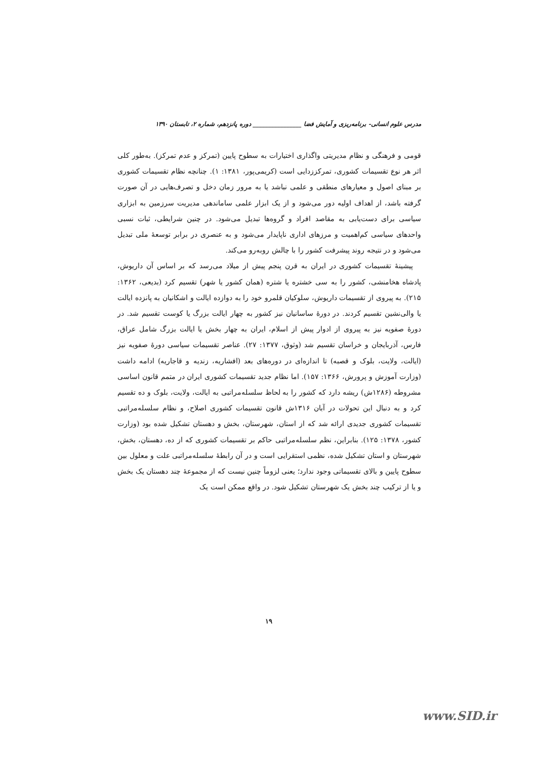مدرس علوم انسانی- برنامه‌ریزی و آمایش فضا ________________ دوره پانزدهم، شماره ۲، تابستان ۱۳۹۰
قومی و فرهنگی و نظام مدیریتی واگذاری اختیارات به سطوح پایین (تمرکز و عدم تمرکز). به‌طور کلی اثر هر نوع تقسیمات کشوری، تمرکززدایی است (کریمی‌پور، ۱۳۸۱: ۱). چنانچه نظام تقسیمات کشوری بر مبنای اصول و معیارهای منطقی و علمی نباشد یا به مرور زمان دخل و تصرف‌هایی در آن صورت گرفته باشد، از اهداف اولیه دور می‌شود و از یک ابزار علمی ساماندهی مدیریت سرزمین به ابزاری سیاسی برای دست‌یابی به مقاصد افراد و گروه‌ها تبدیل می‌شود. در چنین شرایطی، ثبات نسبی واحدهای سیاسی کم‌اهمیت و مرزهای اداری ناپایدار می‌شود و به عنصری در برابر توسعهٔ ملی تبدیل می‌شود و در نتیجه روند پیشرفت کشور را با چالش روبه‌رو می‌کند.
پیشینهٔ تقسیمات کشوری در ایران به قرن پنجم پیش از میلاد می‌رسد که بر اساس آن داریوش، پادشاه هخامنشی، کشور را به سی خشتره یا شتره (همان کشور یا شهر) تقسیم کرد (بدیعی، ۱۳۶۲: ۲۱۵). به پیروی از تقسیمات داریوش، سلوکیان قلمرو خود را به دوازده ایالت و اشکانیان به پانزده ایالت یا والی‌نشین تقسیم کردند. در دورهٔ ساسانیان نیز کشور به چهار ایالت بزرگ یا کوست تقسیم شد. در دورهٔ صفویه نیز به پیروی از ادوار پیش از اسلام، ایران به چهار بخش یا ایالت بزرگ شامل عراق، فارس، آذربایجان و خراسان تقسیم شد (وثوق، ۱۳۷۷: ۲۷). عناصر تقسیمات سیاسی دورهٔ صفویه نیز (ایالت، ولایت، بلوک و قصبه) تا اندازه‌ای در دوره‌های بعد (افشاریه، زندیه و قاجاریه) ادامه داشت (وزارت آموزش و پرورش، ۱۳۶۶: ۱۵۷). اما نظام جدید تقسیمات کشوری ایران در متمم قانون اساسی مشروطه (۱۲۸۶ش) ریشه دارد که کشور را به لحاظ سلسله‌مراتبی به ایالت، ولایت، بلوک و ده تقسیم کرد و به دنبال این تحولات در آبان ۱۳۱۶ش قانون تقسیمات کشوری اصلاح، و نظام سلسله‌مراتبی تقسیمات کشوری جدیدی ارائه شد که از استان، شهرستان، بخش و دهستان تشکیل شده بود (وزارت کشور، ۱۳۷۸: ۱۲۵). بنابراین، نظم سلسله‌مراتبی حاکم بر تقسیمات کشوری که از ده، دهستان، بخش، شهرستان و استان تشکیل شده، نظمی استقرایی است و در آن رابطهٔ سلسله‌مراتبی علت و معلول بین سطوح پایین و بالای تقسیماتی وجود ندارد؛ یعنی لزوماً چنین نیست که از مجموعهٔ چند دهستان یک بخش و یا از ترکیب چند بخش یک شهرستان تشکیل شود. در واقع ممکن است یک
۱۹
www.SID.ir